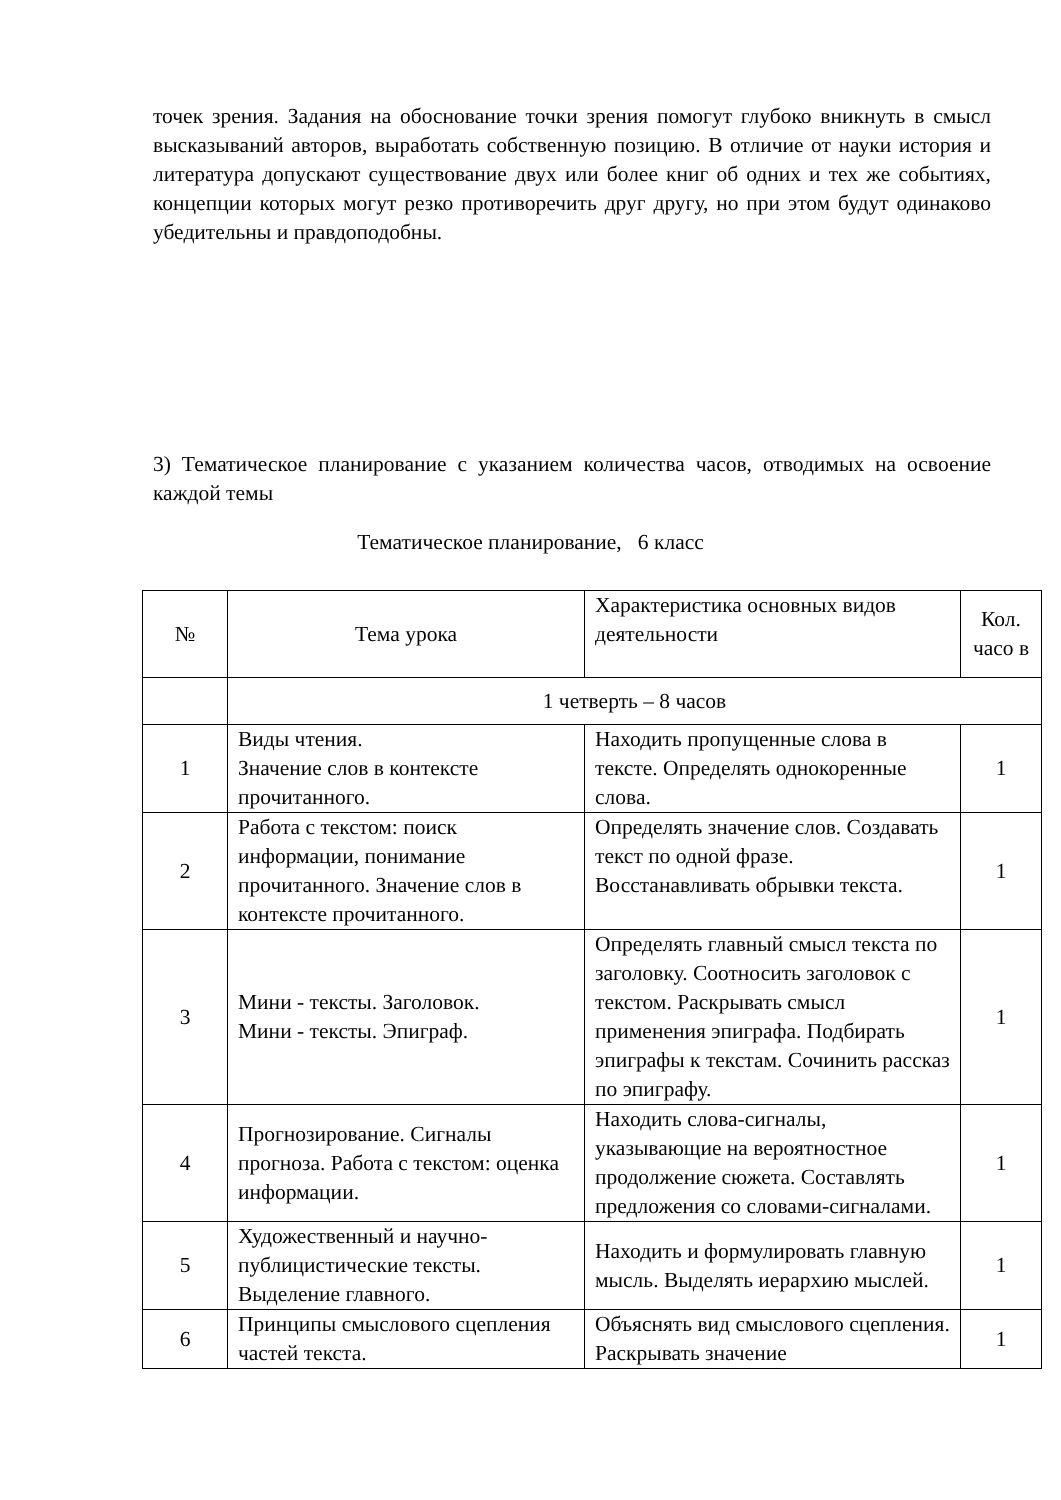точек зрения. Задания на обоснование точки зрения помогут глубоко вникнуть в смысл высказываний авторов, выработать собственную позицию. В отличие от науки история и литература допускают существование двух или более книг об одних и тех же событиях, концепции которых могут резко противоречить друг другу, но при этом будут одинаково убедительны и правдоподобны.
3) Тематическое планирование с указанием количества часов, отводимых на освоение каждой темы
Тематическое планирование, 6 класс
| № | Тема урока | Характеристика основных видов деятельности | Кол. часо в |
| --- | --- | --- | --- |
| | 1 четверть – 8 часов | | |
| 1 | Виды чтения. Значение слов в контексте прочитанного. | Находить пропущенные слова в тексте. Определять однокоренные слова. | 1 |
| 2 | Работа с текстом: поиск информации, понимание прочитанного. Значение слов в контексте прочитанного. | Определять значение слов. Создавать текст по одной фразе. Восстанавливать обрывки текста. | 1 |
| 3 | Мини - тексты. Заголовок. Мини - тексты. Эпиграф. | Определять главный смысл текста по заголовку. Соотносить заголовок с текстом. Раскрывать смысл применения эпиграфа. Подбирать эпиграфы к текстам. Сочинить рассказ по эпиграфу. | 1 |
| 4 | Прогнозирование. Сигналы прогноза. Работа с текстом: оценка информации. | Находить слова-сигналы, указывающие на вероятностное продолжение сюжета. Составлять предложения со словами-сигналами. | 1 |
| 5 | Художественный и научно-публицистические тексты. Выделение главного. | Находить и формулировать главную мысль. Выделять иерархию мыслей. | 1 |
| 6 | Принципы смыслового сцепления частей текста. | Объяснять вид смыслового сцепления. Раскрывать значение | 1 |